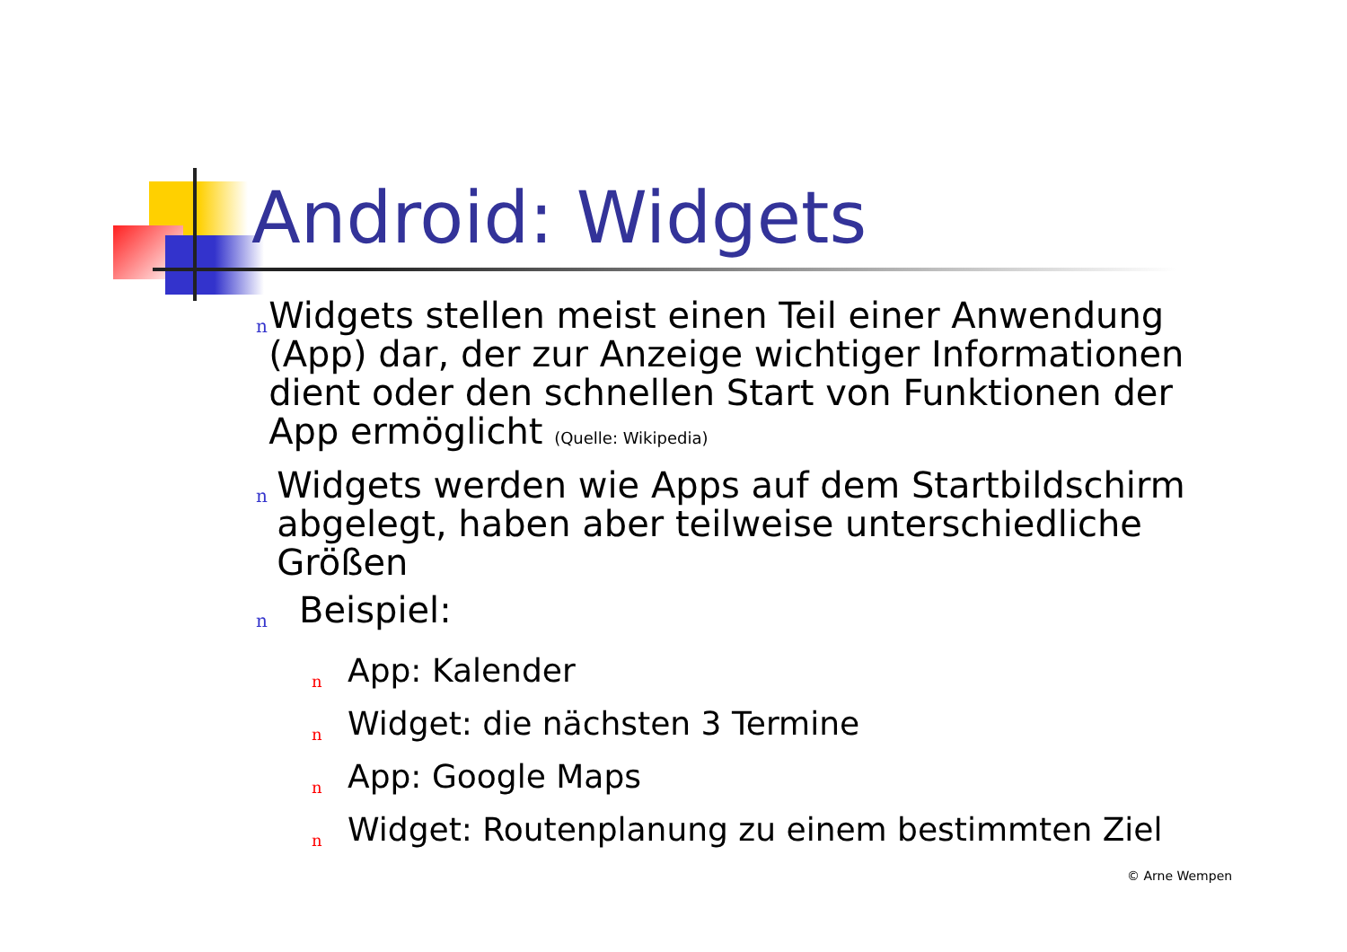Android: Widgets
n
Widgets stellen meist einen Teil einer Anwendung (App) dar, der zur Anzeige wichtiger Informationen dient oder den schnellen Start von Funktionen der App ermöglicht (Quelle: Wikipedia)
n
Widgets werden wie Apps auf dem Startbildschirm abgelegt, haben aber teilweise unterschiedliche Größen
n
Beispiel:
n
App: Kalender
n
Widget: die nächsten 3 Termine
n
App: Google Maps
n
Widget: Routenplanung zu einem bestimmten Ziel
© Arne Wempen